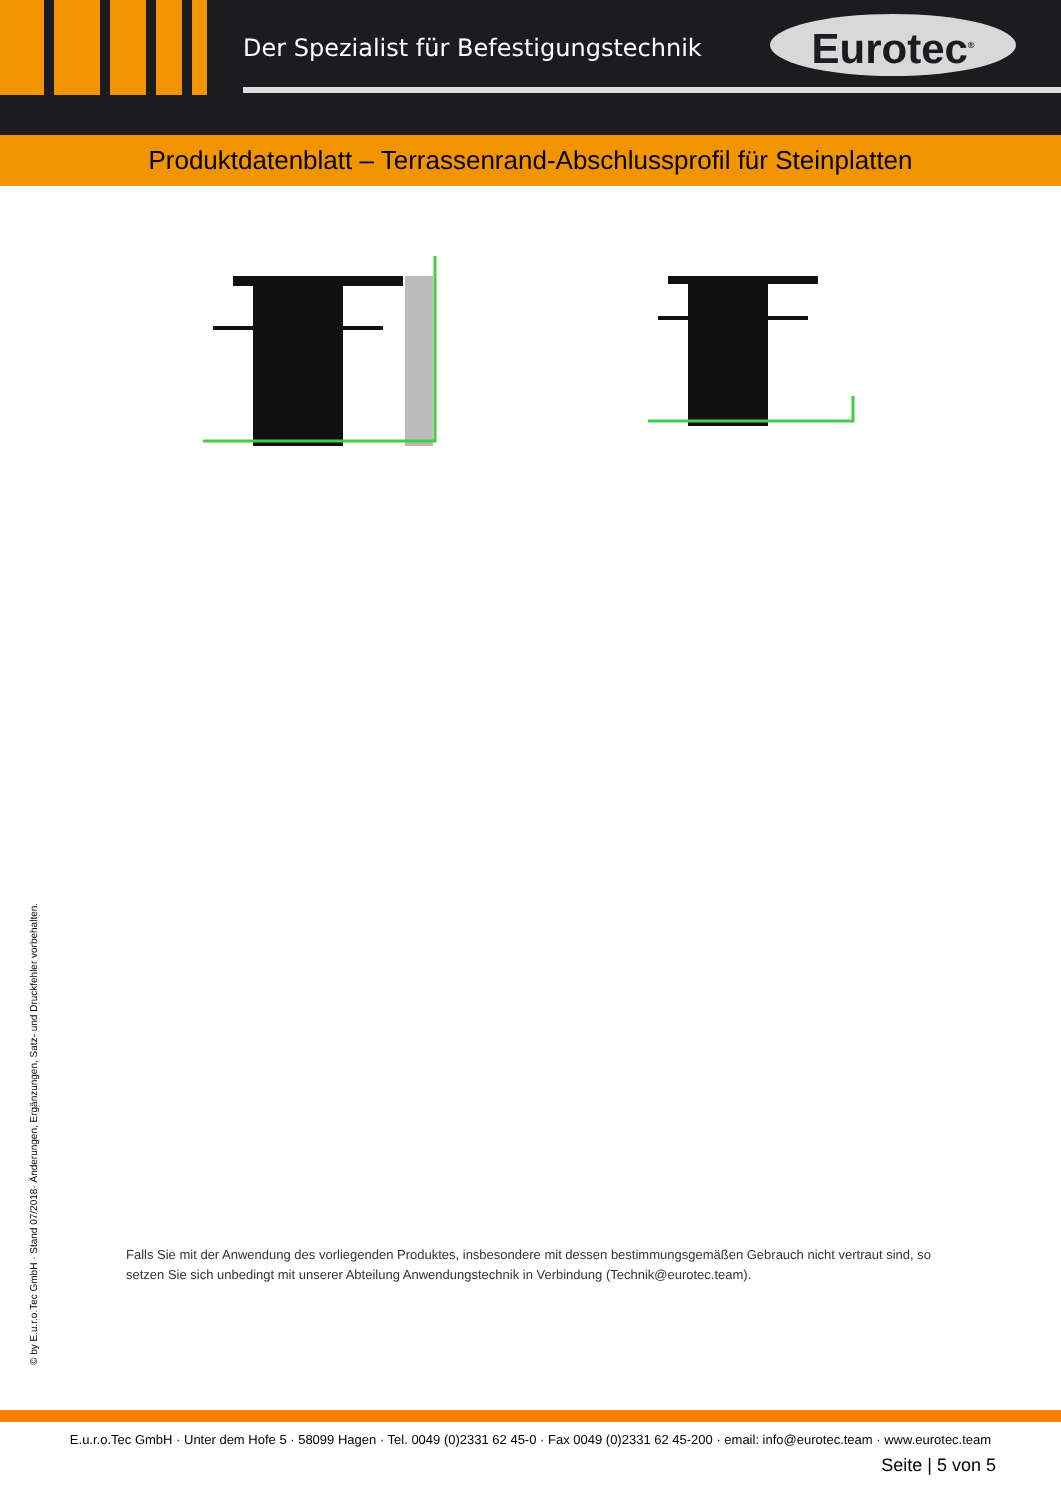Der Spezialist für Befestigungstechnik
Eurotec<sup>®</sup>
Produktdatenblatt – Terrassenrand-Abschlussprofil für Steinplatten
Falls Sie mit der Anwendung des vorliegenden Produktes, insbesondere mit dessen bestimmungsgemäßen Gebrauch nicht vertraut sind, so setzen Sie sich unbedingt mit unserer Abteilung Anwendungstechnik in Verbindung (Technik@eurotec.team).
© by E.u.r.o.Tec GmbH · Stand 07/2018· Änderungen, Ergänzungen, Satz- und Druckfehler vorbehalten.
E.u.r.o.Tec GmbH · Unter dem Hofe 5 · 58099 Hagen · Tel. 0049 (0)2331 62 45-0 · Fax 0049 (0)2331 62 45-200 · email: info@eurotec.team · www.eurotec.team
Seite | 5 von 5